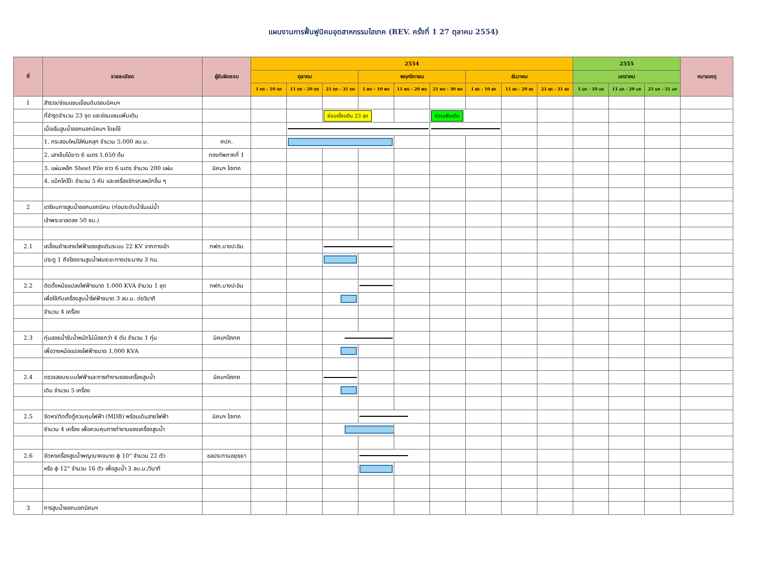แผนงานการฟื้นฟูนิคมอุตสาหกรรมไฮเทค (REV. ครั้งที่ 1 27 ตุลาคม 2554)
| ที่ | รายละเอียด | ผู้รับผิดชอบ | 2554 | | | | | | | | | 2555 | | | หมายเหตุ |
| --- | --- | --- | --- | --- | --- | --- | --- | --- | --- | --- | --- | --- | --- | --- | --- |
| | | | ตุลาคม | | | พฤศจิกายน | | | ธันวาคม | | | มกราคม | | | |
| | | | 1 ตค - 10 ตค | 11 ตค - 20 ตค | 21 ตค - 31 ตค | 1 พย - 10 พย | 11 พย - 20 พย | 21 พย - 30 พย | 1 ธค - 10 ธค | 11 ธค - 20 ธค | 21 ธค - 31 ธค | 1 มค - 10 มค | 11 มค - 20 มค | 21 มค - 31 มค | |
| 1 | สำรวจ/ซ่อมแซมเขื่อนดินรอบนิคมฯ | | | | | | | | | | | | | | |
| | ที่ชำรุดจำนวน 23 จุด และซ่อมแซมเพิ่มเติม | | | | ซ่อมเขื่อนดิน 23 จุด | | | ซ่อมเพิ่มเติม | | | | | | | |
| | เมื่อเริ่มสูบน้ำออกนอกนิคมฯ โดยใช้ | | | | | | | | | | | | | | |
| | 1. กระสอบใหม่ใส่หินคลุก จำนวน 5,000 ลบ.ม. | ศปภ. | | | | | | | | | | | | | |
| | 2. เสาเข็มไม้ยาว 6 เมตร 1,650 ต้น | กองทัพภาคที่ 1 | | | | | | | | | | | | | |
| | 3. แผ่นเหล็ก Sheet Pile ยาว 6 เมตร จำนวน 200 แผ่น | นิคมฯ ไฮเทค | | | | | | | | | | | | | |
| | 4. แม็คโคโป๊ะ จำนวน 5 คัน และเครื่องจักรกลหนักอื่น ๆ | | | | | | | | | | | | | | |
| 2 | เตรียมการสูบน้ำออกนอกนิคม (ก่อนระดับน้ำในแม่น้ำ | | | | | | | | | | | | | | |
| | เจ้าพระยาลดลง 50 ซม.) | | | | | | | | | | | | | | |
| 2.1 | เคลื่อนย้ายสายไฟฟ้าแรงสูงเดิมระบบ 22 KV จากทางเข้า | กฟภ.บางปะอิน | | | | | | | | | | | | | |
| | ประตู 1 ถึงโรงงานสูบน้ำฝนระยะทางประมาณ 3 กม. | | | | | | | | | | | | | | |
| 2.2 | ติดตั้งหม้อแปลงไฟฟ้าขนาด 1,000 KVA จำนวน 1 ชุด | กฟภ.บางปะอิน | | | | | | | | | | | | | |
| | เพื่อใช้กับเครื่องสูบน้ำไฟฟ้าขนาด 3 ลบ.ม. ต่อวินาที | | | | | | | | | | | | | | |
| | จำนวน 4 เครื่อง | | | | | | | | | | | | | | |
| 2.3 | ทุ่นลอยน้ำรับน้ำหนักไม่น้อยกว่า 4 ตัน จำนวน 1 ทุ่น | นิคมฯไฮเทค | | | | | | | | | | | | | |
| | เพื่อวางหม้อแปลงไฟฟ้าขนาด 1,000 KVA | | | | | | | | | | | | | | |
| 2.4 | ตรวจสอบระบบไฟฟ้าและการทำงานของเครื่องสูบน้ำ | นิคมฯไฮเทค | | | | | | | | | | | | | |
| | เดิม จำนวน 5 เครื่อง | | | | | | | | | | | | | | |
| 2.5 | จัดหา/ติดตั้งตู้ควบคุมไฟฟ้า (MDB) พร้อมเดินสายไฟฟ้า | นิคมฯ ไฮเทค | | | | | | | | | | | | | |
| | จำนวน 4 เครื่อง เพื่อควบคุมการทำงานของเครื่องสูบน้ำ | | | | | | | | | | | | | | |
| 2.6 | จัดหาเครื่องสูบน้ำพญานาคขนาด ϕ 10" จำนวน 22 ตัว | ชลประทานอยุธยา | | | | | | | | | | | | | |
| | หรือ ϕ 12" จำนวน 16 ตัว เพื่อสูบน้ำ 3 ลบ.ม./วินาที | | | | | | | | | | | | | | |
| 3 | การสูบน้ำออกนอกนิคมฯ | | | | | | | | | | | | | | |